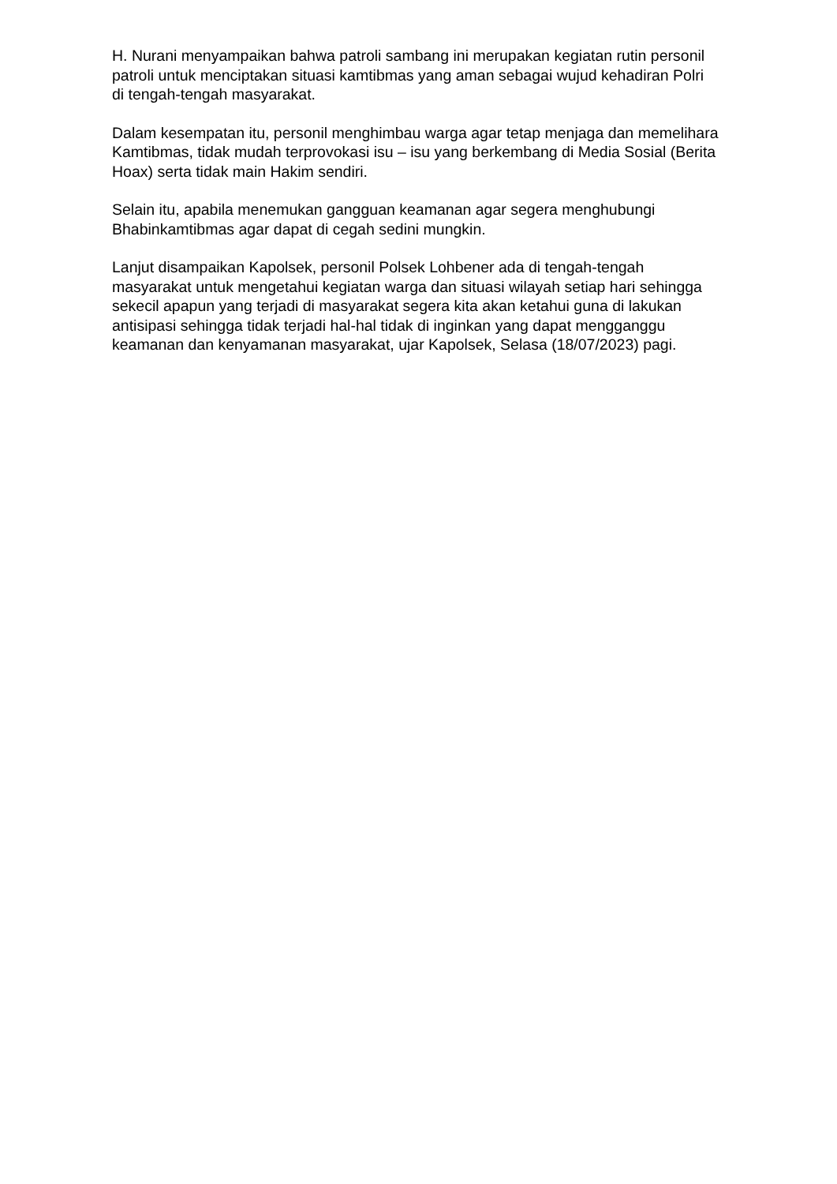H. Nurani menyampaikan bahwa patroli sambang ini merupakan kegiatan rutin personil patroli untuk menciptakan situasi kamtibmas yang aman sebagai wujud kehadiran Polri di tengah-tengah masyarakat.
Dalam kesempatan itu, personil menghimbau warga agar tetap menjaga dan memelihara Kamtibmas, tidak mudah terprovokasi isu – isu yang berkembang di Media Sosial (Berita Hoax) serta tidak main Hakim sendiri.
Selain itu, apabila menemukan gangguan keamanan agar segera menghubungi Bhabinkamtibmas agar dapat di cegah sedini mungkin.
Lanjut disampaikan Kapolsek, personil Polsek Lohbener ada di tengah-tengah masyarakat untuk mengetahui kegiatan warga dan situasi wilayah setiap hari sehingga sekecil apapun yang terjadi di masyarakat segera kita akan ketahui guna di lakukan antisipasi sehingga tidak terjadi hal-hal tidak di inginkan yang dapat mengganggu keamanan dan kenyamanan masyarakat, ujar Kapolsek, Selasa (18/07/2023) pagi.